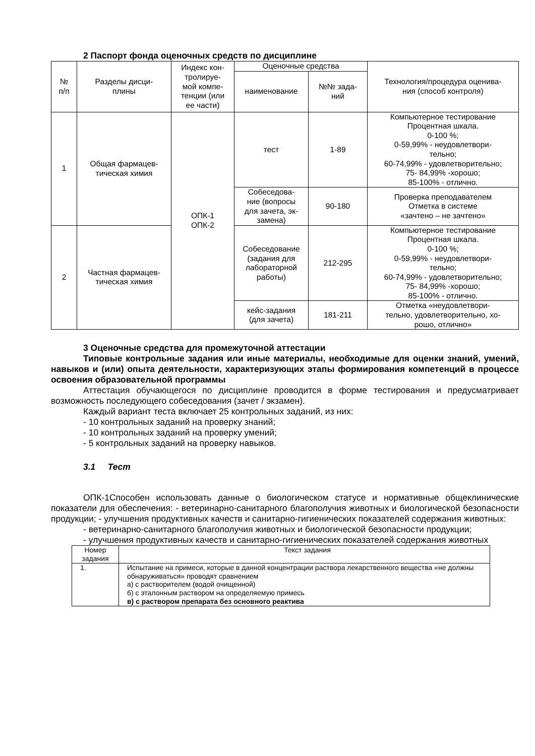2 Паспорт фонда оценочных средств по дисциплине
| № п/п | Разделы дисци- плины | Индекс кон- тролируе- мой компе- тенции (или ее части) | Оценочные средства | | Технология/процедура оценива- ния (способ контроля) |
| --- | --- | --- | --- | --- | --- |
| | | | наименование | №№ зада- ний | |
| 1 | Общая фармацев- тическая химия | ОПК-1 ОПК-2 | тест | 1-89 | Компьютерное тестирование Процентная шкала. 0-100 %; 0-59,99% - неудовлетвори- тельно; 60-74,99% - удовлетворительно; 75- 84,99% -хорошо; 85-100% - отлично. |
| | | | Собеседова- ние (вопросы для зачета, эк- замена) | 90-180 | Проверка преподавателем Отметка в системе «зачтено – не зачтено» |
| 2 | Частная фармацев- тическая химия | | Собеседование (задания для лабораторной работы) | 212-295 | Компьютерное тестирование Процентная шкала. 0-100 %; 0-59,99% - неудовлетвори- тельно; 60-74,99% - удовлетворительно; 75- 84,99% -хорошо; 85-100% - отлично. |
| | | | кейс-задания (для зачета) | 181-211 | Отметка «неудовлетвори- тельно, удовлетворительно, хо- рошо, отлично» |
3 Оценочные средства для промежуточной аттестации
Типовые контрольные задания или иные материалы, необходимые для оценки знаний, умений, навыков и (или) опыта деятельности, характеризующих этапы формирования компетенций в процессе освоения образовательной программы
Аттестация обучающегося по дисциплине проводится в форме тестирования и предусматривает возможность последующего собеседования (зачет / экзамен).
Каждый вариант теста включает 25 контрольных заданий, из них:
- 10 контрольных заданий на проверку знаний;
- 10 контрольных заданий на проверку умений;
- 5 контрольных заданий на проверку навыков.
3.1 Тест
ОПК-1Способен использовать данные о биологическом статусе и нормативные общеклинические показатели для обеспечения: - ветеринарно-санитарного благополучия животных и биологической безопасности продукции; - улучшения продуктивных качеств и санитарно-гигиенических показателей содержания животных:
- ветеринарно-санитарного благополучия животных и биологической безопасности продукции;
- улучшения продуктивных качеств и санитарно-гигиенических показателей содержания животных
| Номер задания | Текст задания |
| --- | --- |
| 1. | Испытание на примеси, которые в данной концентрации раствора лекарственного вещества «не должны обнаруживаться» проводят сравнением а) с растворителем (водой очищенной) б) с эталонным раствором на определяемую примесь в) с раствором препарата без основного реактива |